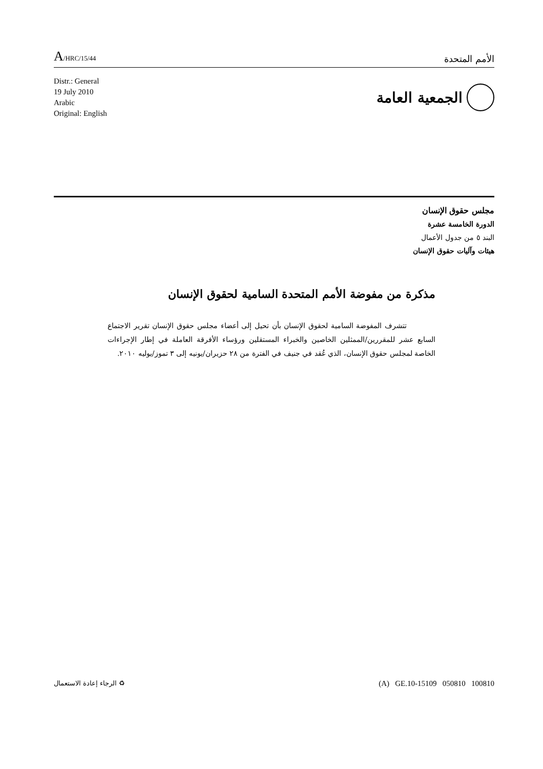A/HRC/15/44
الأمم المتحدة
Distr.: General
19 July 2010
Arabic
Original: English
الجمعية العامة
مجلس حقوق الإنسان
الدورة الخامسة عشرة
البند ٥ من جدول الأعمال
هيئات وآليات حقوق الإنسان
مذكرة من مفوضة الأمم المتحدة السامية لحقوق الإنسان
تتشرف المفوضة السامية لحقوق الإنسان بأن تحيل إلى أعضاء مجلس حقوق الإنسان تقرير الاجتماع السابع عشر للمقررين/الممثلين الخاصين والخبراء المستقلين ورؤساء الأفرقة العاملة في إطار الإجراءات الخاصة لمجلس حقوق الإنسان، الذي عُقد في جنيف في الفترة من ٢٨ حزيران/يونيه إلى ٣ تموز/يوليه ٢٠١٠.
♻ الرجاء إعادة الاستعمال
(A) GE.10-15109 050810 100810